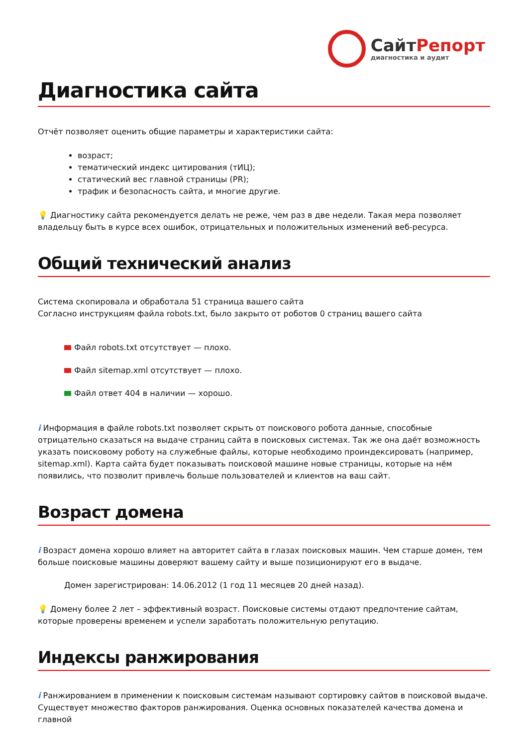СайтРепорт
диагностика и аудит
Диагностика сайта
Отчёт позволяет оценить общие параметры и характеристики сайта:
возраст;
тематический индекс цитирования (тИЦ);
статический вес главной страницы (PR);
трафик и безопасность сайта, и многие другие.
💡 Диагностику сайта рекомендуется делать не реже, чем раз в две недели. Такая мера позволяет владельцу быть в курсе всех ошибок, отрицательных и положительных изменений веб-ресурса.
Общий технический анализ
Система скопировала и обработала 51 страница вашего сайта
Согласно инструкциям файла robots.txt, было закрыто от роботов 0 страниц вашего сайта
Файл robots.txt отсутствует — плохо.
Файл sitemap.xml отсутствует — плохо.
Файл ответ 404 в наличии — хорошо.
i Информация в файле robots.txt позволяет скрыть от поискового робота данные, способные отрицательно сказаться на выдаче страниц сайта в поисковых системах. Так же она даёт возможность указать поисковому роботу на служебные файлы, которые необходимо проиндексировать (например, sitemap.xml). Карта сайта будет показывать поисковой машине новые страницы, которые на нём появились, что позволит привлечь больше пользователей и клиентов на ваш сайт.
Возраст домена
i Возраст домена хорошо влияет на авторитет сайта в глазах поисковых машин. Чем старше домен, тем больше поисковые машины доверяют вашему сайту и выше позиционируют его в выдаче.
Домен зарегистрирован: 14.06.2012 (1 год 11 месяцев 20 дней назад).
💡 Домену более 2 лет – эффективный возраст. Поисковые системы отдают предпочтение сайтам, которые проверены временем и успели заработать положительную репутацию.
Индексы ранжирования
i Ранжированием в применении к поисковым системам называют сортировку сайтов в поисковой выдаче. Существует множество факторов ранжирования. Оценка основных показателей качества домена и главной